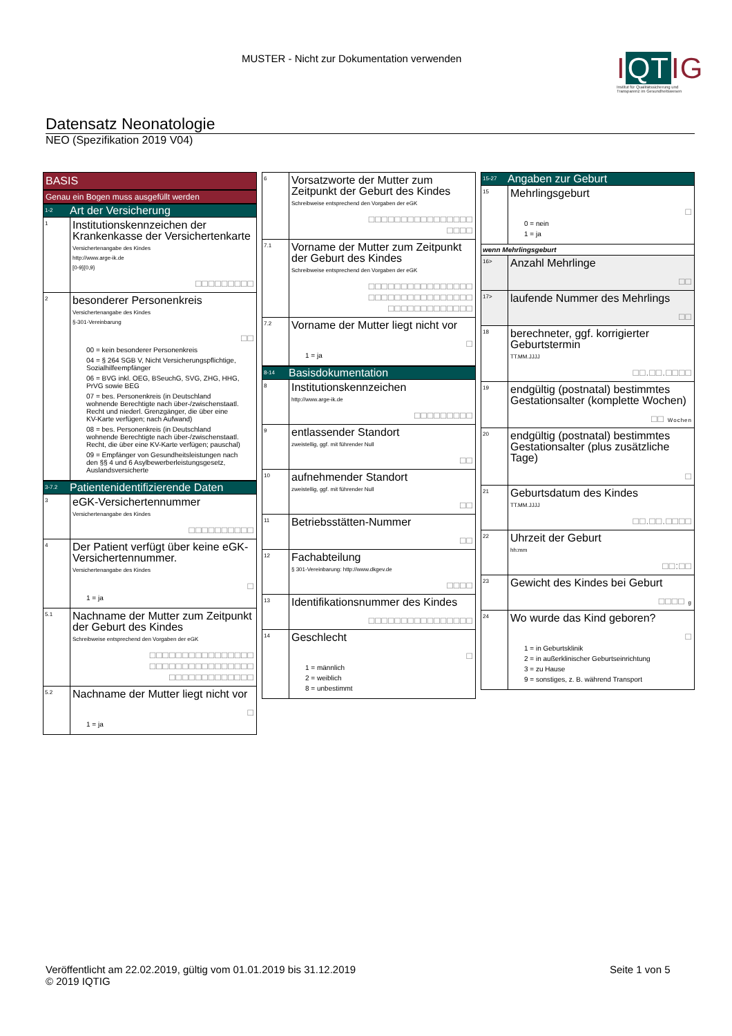MUSTER - Nicht zur Dokumentation verwenden
I QT IG
Institut für Qualitätssicherung und Transparenz im Gesundheitswesen
Datensatz Neonatologie
NEO (Spezifikation 2019 V04)
BASIS
Genau ein Bogen muss ausgefüllt werden
1-2 Art der Versicherung
1
Institutionskennzeichen der Krankenkasse der Versichertenkarte
Versichertenangabe des Kindes
http://www.arge-ik.de
[0-9]{0,9}
□□□□□□□□□
2
besonderer Personenkreis
Versichertenangabe des Kindes
§-301-Vereinbarung
□□
00 = kein besonderer Personenkreis
04 = § 264 SGB V, Nicht Versicherungspflichtige, Sozialhilfeempfänger
06 = BVG inkl. OEG, BSeuchG, SVG, ZHG, HHG, PrVG sowie BEG
07 = bes. Personenkreis (in Deutschland wohnende Berechtigte nach über-/zwischenstaatl. Recht und niederl. Grenzgänger, die über eine KV-Karte verfügen; nach Aufwand)
08 = bes. Personenkreis (in Deutschland wohnende Berechtigte nach über-/zwischenstaatl. Recht, die über eine KV-Karte verfügen; pauschal)
09 = Empfänger von Gesundheitsleistungen nach den §§ 4 und 6 Asylbewerberleistungsgesetz, Auslandsversicherte
3-7.2 Patientenidentifizierende Daten
3
eGK-Versichertennummer
Versichertenangabe des Kindes
□□□□□□□□□□
4
Der Patient verfügt über keine eGK-Versichertennummer.
Versichertenangabe des Kindes
□
1 = ja
5.1
Nachname der Mutter zum Zeitpunkt der Geburt des Kindes
Schreibweise entsprechend den Vorgaben der eGK
□□□□□□□□□□□□□□□□
□□□□□□□□□□□□□□□□
□□□□□□□□□□□□□
5.2
Nachname der Mutter liegt nicht vor
□
1 = ja
6
Vorsatzworte der Mutter zum Zeitpunkt der Geburt des Kindes
Schreibweise entsprechend den Vorgaben der eGK
□□□□□□□□□□□□□□□□
□□□□
7.1
Vorname der Mutter zum Zeitpunkt der Geburt des Kindes
Schreibweise entsprechend den Vorgaben der eGK
□□□□□□□□□□□□□□□□
□□□□□□□□□□□□□□□□
□□□□□□□□□□□□□
7.2
Vorname der Mutter liegt nicht vor
□
1 = ja
8-14 Basisdokumentation
8
Institutionskennzeichen
http://www.arge-ik.de
□□□□□□□□□
9
entlassender Standort
zweistellig, ggf. mit führender Null
□□
10
aufnehmender Standort
zweistellig, ggf. mit führender Null
□□
11
Betriebsstätten-Nummer
□□
12
Fachabteilung
§ 301-Vereinbarung: http://www.dkgev.de
□□□□
13
Identifikationsnummer des Kindes
□□□□□□□□□□□□□□□□
14
Geschlecht
□
1 = männlich
2 = weiblich
8 = unbestimmt
15-27 Angaben zur Geburt
15
Mehrlingsgeburt
□
0 = nein
1 = ja
wenn Mehrlingsgeburt
16>
Anzahl Mehrlinge
□□
17>
laufende Nummer des Mehrlings
□□
18
berechneter, ggf. korrigierter Geburtstermin
TT.MM.JJJJ
□□.□□.□□□□
19
endgültig (postnatal) bestimmtes Gestationsalter (komplette Wochen)
□□ Wochen
20
endgültig (postnatal) bestimmtes Gestationsalter (plus zusätzliche Tage)
□
21
Geburtsdatum des Kindes
TT.MM.JJJJ
□□.□□.□□□□
22
Uhrzeit der Geburt
hh:mm
□□:□□
23
Gewicht des Kindes bei Geburt
□□□□ g
24
Wo wurde das Kind geboren?
□
1 = in Geburtsklinik
2 = in außerklinischer Geburtseinrichtung
3 = zu Hause
9 = sonstiges, z. B. während Transport
Veröffentlicht am 22.02.2019, gültig vom 01.01.2019 bis 31.12.2019
© 2019 IQTIG
Seite 1 von 5